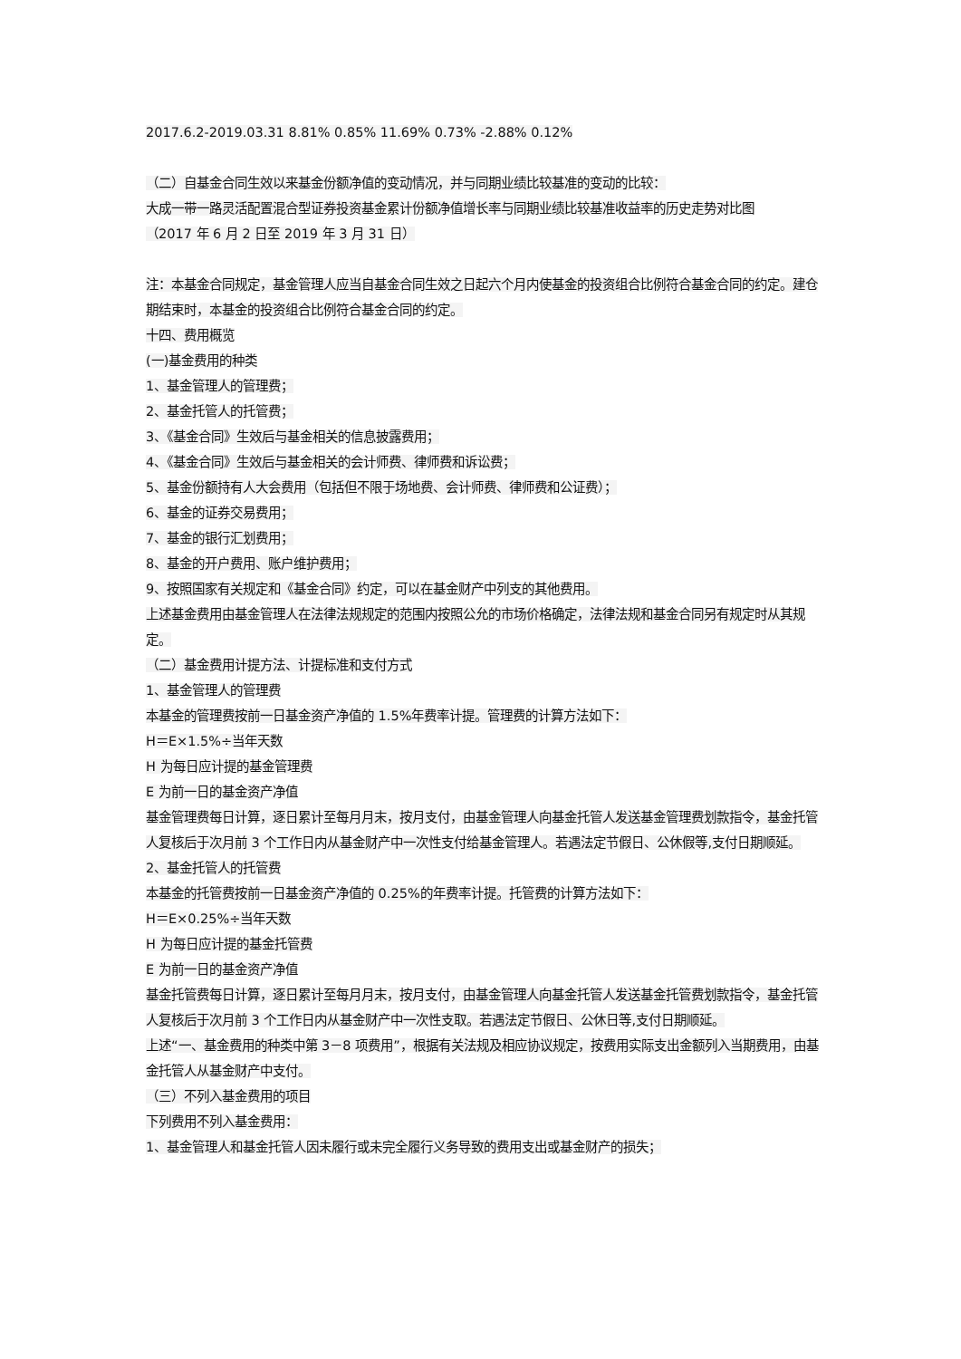2017.6.2-2019.03.31 8.81% 0.85% 11.69% 0.73% -2.88% 0.12%
（二）自基金合同生效以来基金份额净值的变动情况，并与同期业绩比较基准的变动的比较：
大成一带一路灵活配置混合型证券投资基金累计份额净值增长率与同期业绩比较基准收益率的历史走势对比图
（2017 年 6 月 2 日至 2019 年 3 月 31 日）
注：本基金合同规定，基金管理人应当自基金合同生效之日起六个月内使基金的投资组合比例符合基金合同的约定。建仓期结束时，本基金的投资组合比例符合基金合同的约定。
十四、费用概览
(一)基金费用的种类
1、基金管理人的管理费；
2、基金托管人的托管费；
3、《基金合同》生效后与基金相关的信息披露费用；
4、《基金合同》生效后与基金相关的会计师费、律师费和诉讼费；
5、基金份额持有人大会费用（包括但不限于场地费、会计师费、律师费和公证费）；
6、基金的证券交易费用；
7、基金的银行汇划费用；
8、基金的开户费用、账户维护费用；
9、按照国家有关规定和《基金合同》约定，可以在基金财产中列支的其他费用。
上述基金费用由基金管理人在法律法规规定的范围内按照公允的市场价格确定，法律法规和基金合同另有规定时从其规定。
（二）基金费用计提方法、计提标准和支付方式
1、基金管理人的管理费
本基金的管理费按前一日基金资产净值的 1.5%年费率计提。管理费的计算方法如下：
H＝E×1.5%÷当年天数
H 为每日应计提的基金管理费
E 为前一日的基金资产净值
基金管理费每日计算，逐日累计至每月月末，按月支付，由基金管理人向基金托管人发送基金管理费划款指令，基金托管人复核后于次月前 3 个工作日内从基金财产中一次性支付给基金管理人。若遇法定节假日、公休假等,支付日期顺延。
2、基金托管人的托管费
本基金的托管费按前一日基金资产净值的 0.25%的年费率计提。托管费的计算方法如下：
H＝E×0.25%÷当年天数
H 为每日应计提的基金托管费
E 为前一日的基金资产净值
基金托管费每日计算，逐日累计至每月月末，按月支付，由基金管理人向基金托管人发送基金托管费划款指令，基金托管人复核后于次月前 3 个工作日内从基金财产中一次性支取。若遇法定节假日、公休日等,支付日期顺延。
上述“一、基金费用的种类中第 3－8 项费用”，根据有关法规及相应协议规定，按费用实际支出金额列入当期费用，由基金托管人从基金财产中支付。
（三）不列入基金费用的项目
下列费用不列入基金费用：
1、基金管理人和基金托管人因未履行或未完全履行义务导致的费用支出或基金财产的损失；